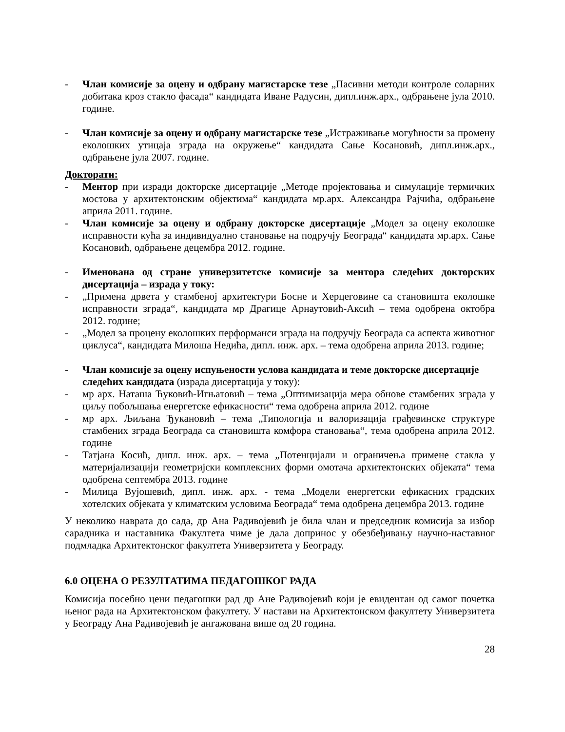- Члан комисије за оцену и одбрану магистарске тезе „Пасивни методи контроле соларних добитака кроз стакло фасада“ кандидата Иване Радусин, дипл.инж.арх., одбрањене јула 2010. године.
- Члан комисије за оцену и одбрану магистарске тезе „Истраживање могућности за промену еколошких утицаја зграда на окружење“ кандидата Сање Косановић, дипл.инж.арх., одбрањене јула 2007. године.
Докторати:
- Ментор при изради докторске дисертације „Методе пројектовања и симулације термичких мостова у архитектонским објектима“ кандидата мр.арх. Александра Рајчића, одбрањене априла 2011. године.
- Члан комисије за оцену и одбрану докторске дисертације „Модел за оцену еколошке исправности кућа за индивидуално становање на подручју Београда“ кандидата мр.арх. Сање Косановић, одбрањене децембра 2012. године.
- Именована од стране универзитетске комисије за ментора следећих докторских дисертација – израда у току:
- „Примена дрвета у стамбеној архитектури Босне и Херцеговине са становишта еколошке исправности зграда“, кандидата мр Драгице Арнаутовић-Аксић – тема одобрена октобра 2012. године;
- „Модел за процену еколошких перформанси зграда на подручју Београда са аспекта животног циклуса“, кандидата Милоша Недића, дипл. инж. арх. – тема одобрена априла 2013. године;
- Члан комисије за оцену испуњености услова кандидата и теме докторске дисертације следећих кандидата (израда дисертација у току):
- мр арх. Наташа Ћуковић-Игњатовић – тема „Оптимизација мера обнове стамбених зграда у циљу побољшања енергетске ефикасности“ тема одобрена априла 2012. године
- мр арх. Љиљана Ђукановић – тема „Типологија и валоризација грађевинске структуре стамбених зграда Београда са становишта комфора становања“, тема одобрена априла 2012. године
- Татјана Косић, дипл. инж. арх. – тема „Потенцијали и ограничења примене стакла у материјализацији геометријски комплексних форми омотача архитектонских објеката“ тема одобрена септембра 2013. године
- Милица Вујошевић, дипл. инж. арх. - тема „Модели енергетски ефикасних градских хотелских објеката у климатским условима Београда“ тема одобрена децембра 2013. године
У неколико наврата до сада, др Ана Радивојевић је била члан и председник комисија за избор сарадника и наставника Факултета чиме је дала допринос у обезбеђивању научно-наставног подмладка Архитектонског факултета Универзитета у Београду.
6.0 ОЦЕНА О РЕЗУЛТАТИМА ПЕДАГОШКОГ РАДА
Комисија посебно цени педагошки рад др Ане Радивојевић који је евидентан од самог почетка њеног рада на Архитектонском факултету. У настави на Архитектонском факултету Универзитета у Београду Ана Радивојевић је ангажована више од 20 година.
28